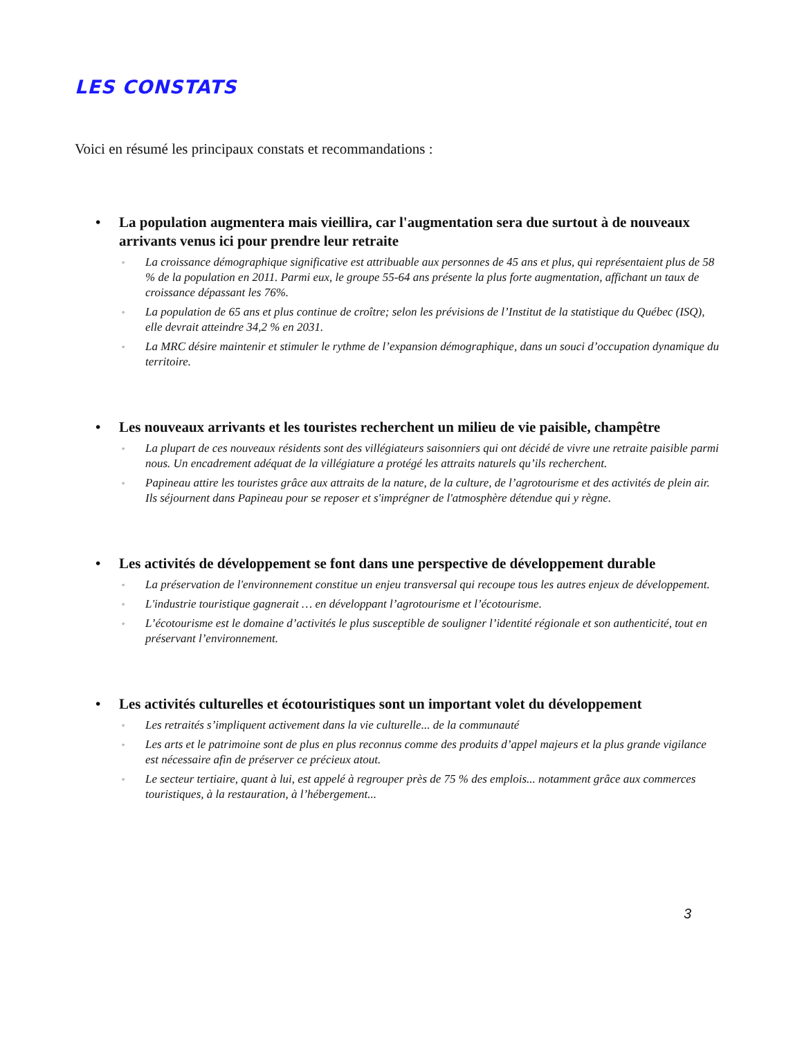LES CONSTATS
Voici en résumé les principaux constats et recommandations :
• La population augmentera mais vieillira, car l'augmentation sera due surtout à de nouveaux arrivants venus ici pour prendre leur retraite
◦
La croissance démographique significative est attribuable aux personnes de 45 ans et plus, qui représentaient plus de 58 % de la population en 2011. Parmi eux, le groupe 55-64 ans présente la plus forte augmentation, affichant un taux de croissance dépassant les 76%.
◦
La population de 65 ans et plus continue de croître; selon les prévisions de l’Institut de la statistique du Québec (ISQ), elle devrait atteindre 34,2 % en 2031.
◦
La MRC désire maintenir et stimuler le rythme de l’expansion démographique, dans un souci d’occupation dynamique du territoire.
• Les nouveaux arrivants et les touristes recherchent un milieu de vie paisible, champêtre
◦
La plupart de ces nouveaux résidents sont des villégiateurs saisonniers qui ont décidé de vivre une retraite paisible parmi nous. Un encadrement adéquat de la villégiature a protégé les attraits naturels qu’ils recherchent.
◦
Papineau attire les touristes grâce aux attraits de la nature, de la culture, de l’agrotourisme et des activités de plein air. Ils séjournent dans Papineau pour se reposer et s'imprégner de l'atmosphère détendue qui y règne.
• Les activités de développement se font dans une perspective de développement durable
◦
La préservation de l'environnement constitue un enjeu transversal qui recoupe tous les autres enjeux de développement.
◦
L'industrie touristique gagnerait … en développant l’agrotourisme et l’écotourisme.
◦
L’écotourisme est le domaine d’activités le plus susceptible de souligner l’identité régionale et son authenticité, tout en préservant l’environnement.
• Les activités culturelles et écotouristiques sont un important volet du développement
◦
Les retraités s’impliquent activement dans la vie culturelle... de la communauté
◦
Les arts et le patrimoine sont de plus en plus reconnus comme des produits d’appel majeurs et la plus grande vigilance est nécessaire afin de préserver ce précieux atout.
◦
Le secteur tertiaire, quant à lui, est appelé à regrouper près de 75 % des emplois... notamment grâce aux commerces touristiques, à la restauration, à l’hébergement...
3